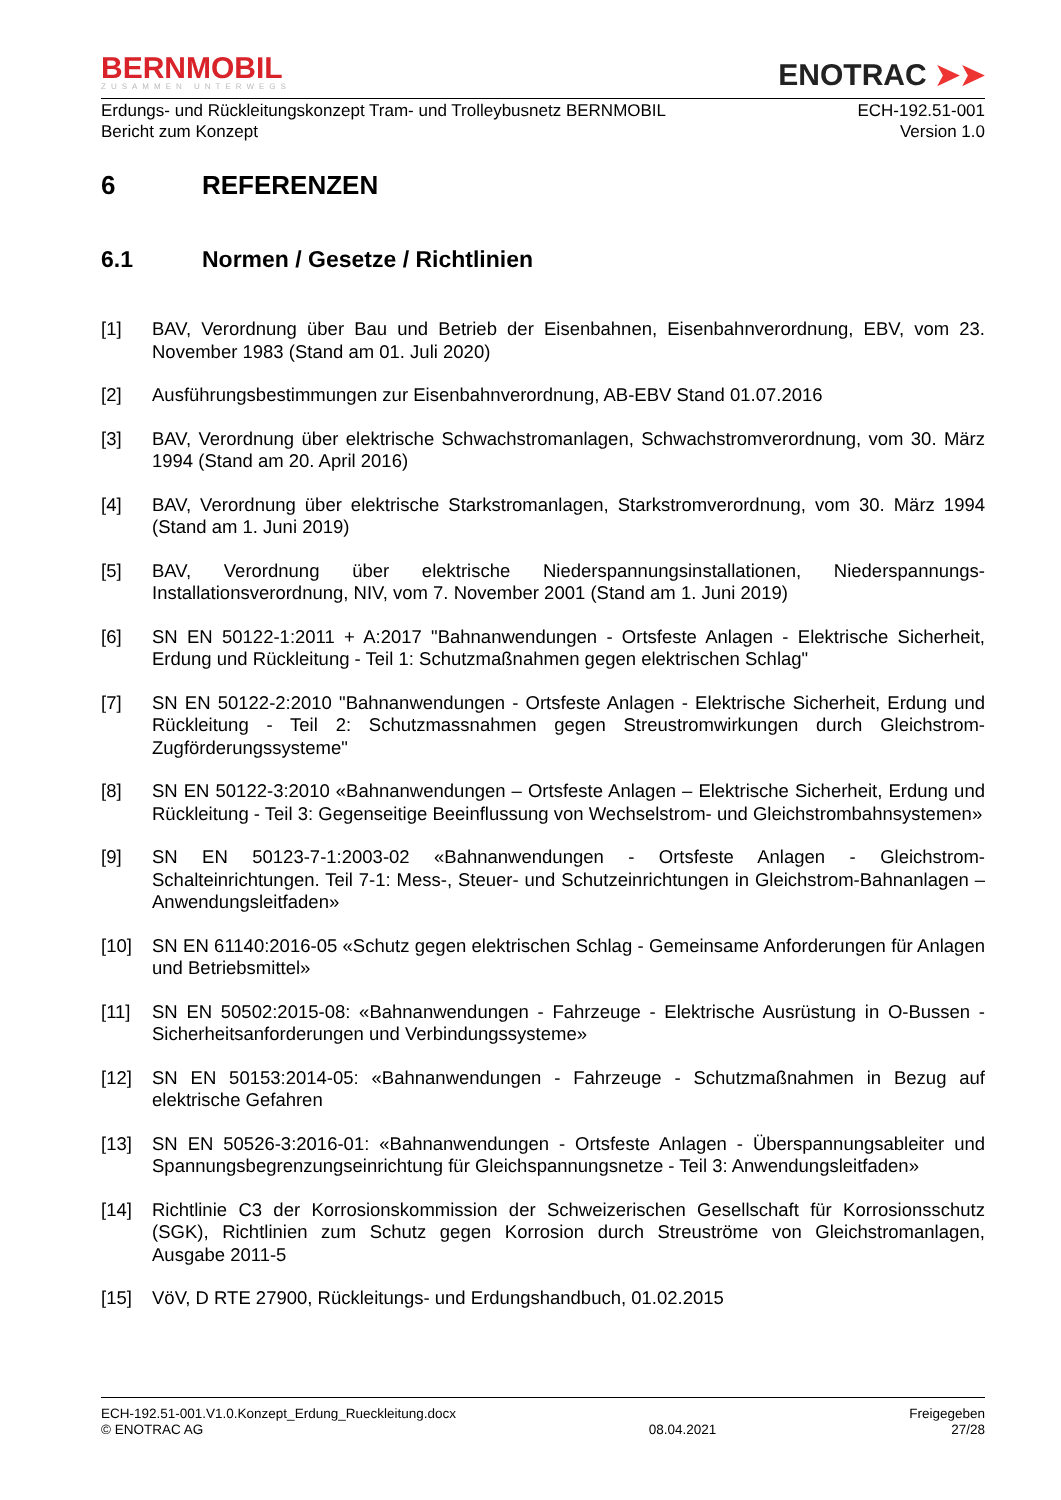BERNMOBIL
ZUSAMMEN UNTERWEGS
ENOTRAC ➤➤
Erdungs- und Rückleitungskonzept Tram- und Trolleybusnetz BERNMOBIL
Bericht zum Konzept
ECH-192.51-001
Version 1.0
6 REFERENZEN
6.1 Normen / Gesetze / Richtlinien
[1] BAV, Verordnung über Bau und Betrieb der Eisenbahnen, Eisenbahnverordnung, EBV, vom 23. November 1983 (Stand am 01. Juli 2020)
[2] Ausführungsbestimmungen zur Eisenbahnverordnung, AB-EBV Stand 01.07.2016
[3] BAV, Verordnung über elektrische Schwachstromanlagen, Schwachstromverordnung, vom 30. März 1994 (Stand am 20. April 2016)
[4] BAV, Verordnung über elektrische Starkstromanlagen, Starkstromverordnung, vom 30. März 1994 (Stand am 1. Juni 2019)
[5] BAV, Verordnung über elektrische Niederspannungsinstallationen, Niederspannungs-Installationsverordnung, NIV, vom 7. November 2001 (Stand am 1. Juni 2019)
[6] SN EN 50122-1:2011 + A:2017 "Bahnanwendungen - Ortsfeste Anlagen - Elektrische Sicherheit, Erdung und Rückleitung - Teil 1: Schutzmaßnahmen gegen elektrischen Schlag"
[7] SN EN 50122-2:2010 "Bahnanwendungen - Ortsfeste Anlagen - Elektrische Sicherheit, Erdung und Rückleitung - Teil 2: Schutzmassnahmen gegen Streustromwirkungen durch Gleichstrom-Zugförderungssysteme"
[8] SN EN 50122-3:2010 «Bahnanwendungen – Ortsfeste Anlagen – Elektrische Sicherheit, Erdung und Rückleitung - Teil 3: Gegenseitige Beeinflussung von Wechselstrom- und Gleichstrombahnsystemen»
[9] SN EN 50123-7-1:2003-02 «Bahnanwendungen - Ortsfeste Anlagen - Gleichstrom-Schalteinrichtungen. Teil 7-1: Mess-, Steuer- und Schutzeinrichtungen in Gleichstrom-Bahnanlagen – Anwendungsleitfaden»
[10] SN EN 61140:2016-05 «Schutz gegen elektrischen Schlag - Gemeinsame Anforderungen für Anlagen und Betriebsmittel»
[11] SN EN 50502:2015-08: «Bahnanwendungen - Fahrzeuge - Elektrische Ausrüstung in O-Bussen - Sicherheitsanforderungen und Verbindungssysteme»
[12] SN EN 50153:2014-05: «Bahnanwendungen - Fahrzeuge - Schutzmaßnahmen in Bezug auf elektrische Gefahren
[13] SN EN 50526-3:2016-01: «Bahnanwendungen - Ortsfeste Anlagen - Überspannungsableiter und Spannungsbegrenzungseinrichtung für Gleichspannungsnetze - Teil 3: Anwendungsleitfaden»
[14] Richtlinie C3 der Korrosionskommission der Schweizerischen Gesellschaft für Korrosionsschutz (SGK), Richtlinien zum Schutz gegen Korrosion durch Streuströme von Gleichstromanlagen, Ausgabe 2011-5
[15] VöV, D RTE 27900, Rückleitungs- und Erdungshandbuch, 01.02.2015
ECH-192.51-001.V1.0.Konzept_Erdung_Rueckleitung.docx
© ENOTRAC AG
08.04.2021 Freigegeben
27/28